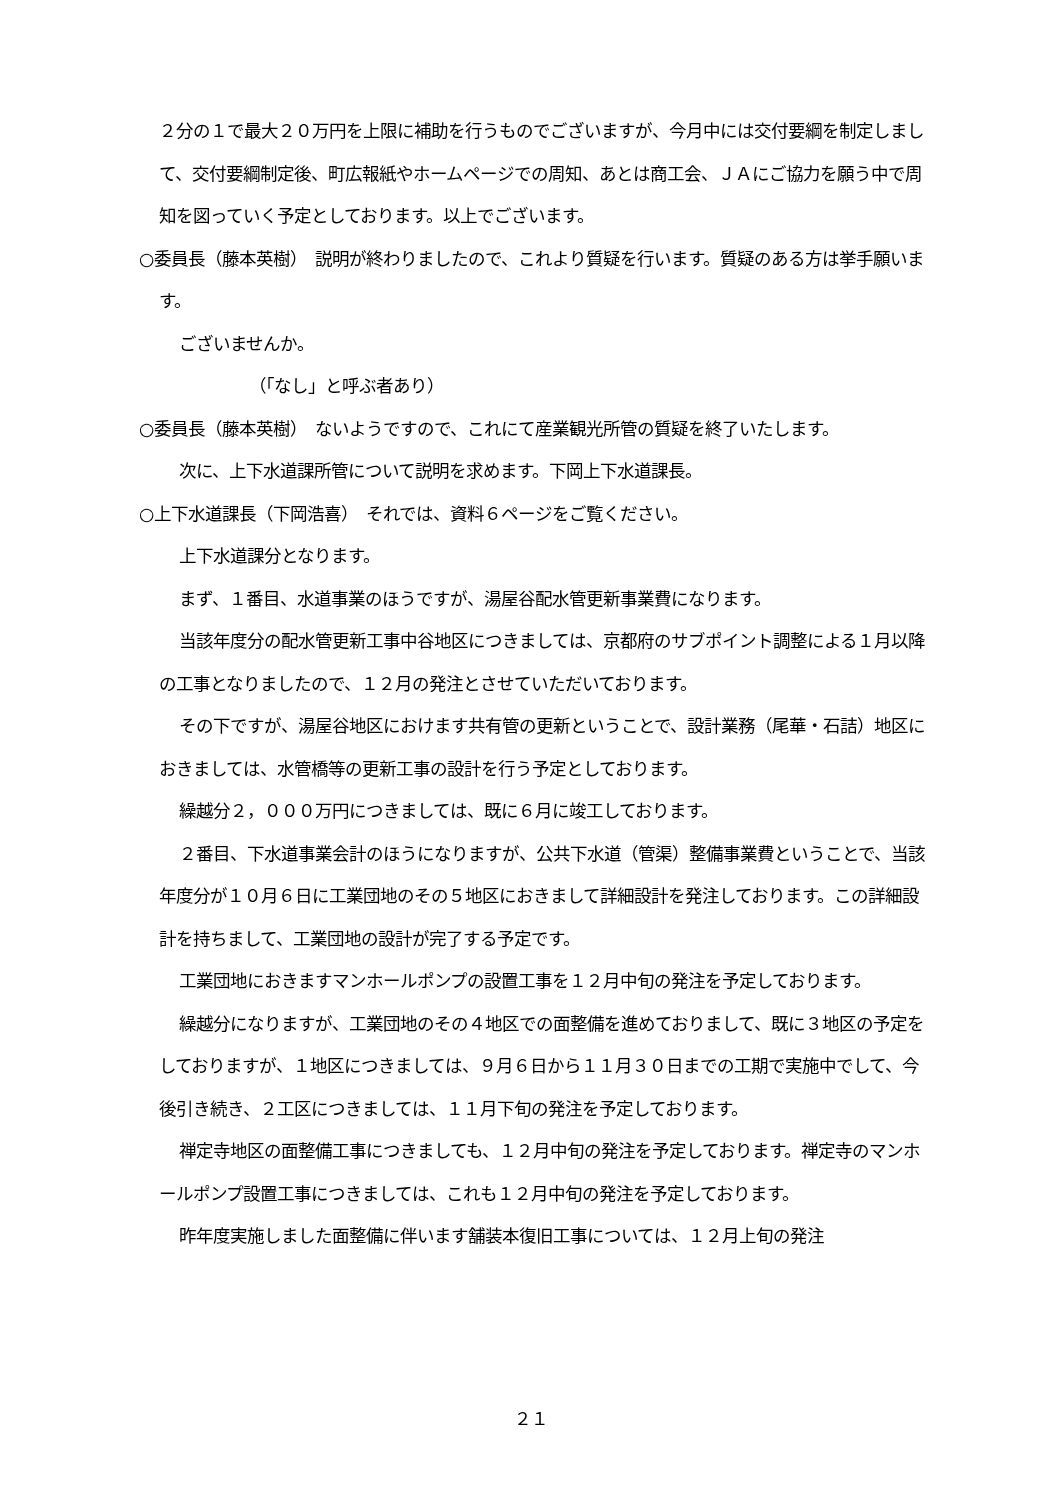２分の１で最大２０万円を上限に補助を行うものでございますが、今月中には交付要綱を制定しまして、交付要綱制定後、町広報紙やホームページでの周知、あとは商工会、ＪＡにご協力を願う中で周知を図っていく予定としております。以上でございます。
○委員長（藤本英樹）　説明が終わりましたので、これより質疑を行います。質疑のある方は挙手願います。
ございませんか。
（「なし」と呼ぶ者あり）
○委員長（藤本英樹）　ないようですので、これにて産業観光所管の質疑を終了いたします。
次に、上下水道課所管について説明を求めます。下岡上下水道課長。
○上下水道課長（下岡浩喜）　それでは、資料６ページをご覧ください。
上下水道課分となります。
まず、１番目、水道事業のほうですが、湯屋谷配水管更新事業費になります。
当該年度分の配水管更新工事中谷地区につきましては、京都府のサブポイント調整による１月以降の工事となりましたので、１２月の発注とさせていただいております。
その下ですが、湯屋谷地区におけます共有管の更新ということで、設計業務（尾華・石詰）地区におきましては、水管橋等の更新工事の設計を行う予定としております。
繰越分２，０００万円につきましては、既に６月に竣工しております。
２番目、下水道事業会計のほうになりますが、公共下水道（管渠）整備事業費ということで、当該年度分が１０月６日に工業団地のその５地区におきまして詳細設計を発注しております。この詳細設計を持ちまして、工業団地の設計が完了する予定です。
工業団地におきますマンホールポンプの設置工事を１２月中旬の発注を予定しております。
繰越分になりますが、工業団地のその４地区での面整備を進めておりまして、既に３地区の予定をしておりますが、１地区につきましては、９月６日から１１月３０日までの工期で実施中でして、今後引き続き、２工区につきましては、１１月下旬の発注を予定しております。
禅定寺地区の面整備工事につきましても、１２月中旬の発注を予定しております。禅定寺のマンホールポンプ設置工事につきましては、これも１２月中旬の発注を予定しております。
昨年度実施しました面整備に伴います舗装本復旧工事については、１２月上旬の発注
２１